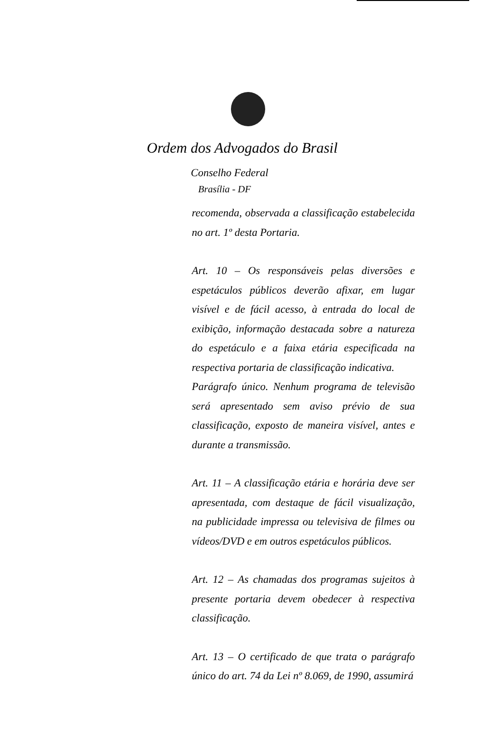Ordem dos Advogados do Brasil
Conselho Federal
Brasília - DF
recomenda, observada a classificação estabelecida no art. 1º desta Portaria.
Art. 10 – Os responsáveis pelas diversões e espetáculos públicos deverão afixar, em lugar visível e de fácil acesso, à entrada do local de exibição, informação destacada sobre a natureza do espetáculo e a faixa etária especificada na respectiva portaria de classificação indicativa.
Parágrafo único. Nenhum programa de televisão será apresentado sem aviso prévio de sua classificação, exposto de maneira visível, antes e durante a transmissão.
Art. 11 – A classificação etária e horária deve ser apresentada, com destaque de fácil visualização, na publicidade impressa ou televisiva de filmes ou vídeos/DVD e em outros espetáculos públicos.
Art. 12 – As chamadas dos programas sujeitos à presente portaria devem obedecer à respectiva classificação.
Art. 13 – O certificado de que trata o parágrafo único do art. 74 da Lei nº 8.069, de 1990, assumirá